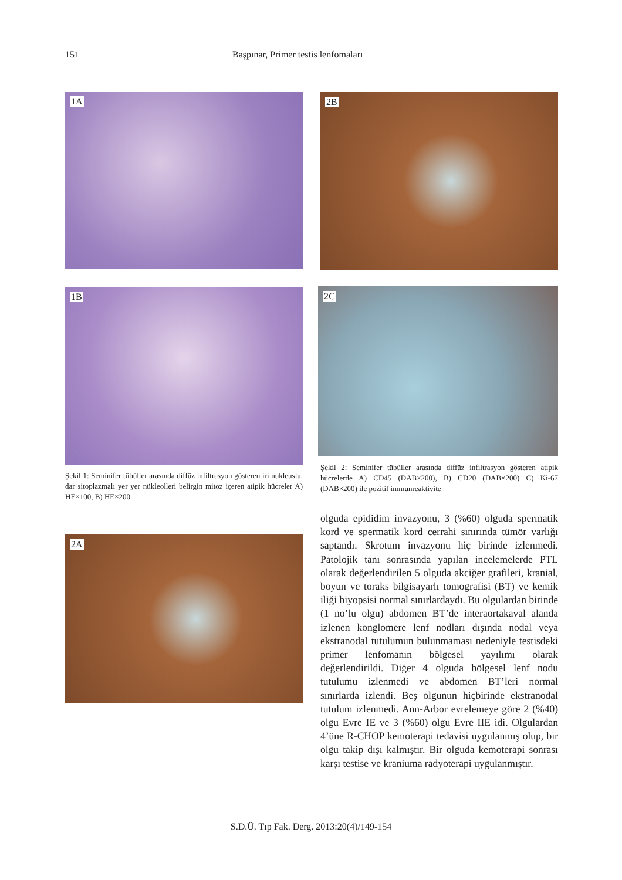151 Başpınar, Primer testis lenfomaları
1A
1B
Şekil 1: Seminifer tübüller arasında diffüz infiltrasyon gösteren iri nukleuslu, dar sitoplazmalı yer yer nükleolleri belirgin mitoz içeren atipik hücreler A) HE×100, B) HE×200
2A
2B
2C
Şekil 2: Seminifer tübüller arasında diffüz infiltrasyon gösteren atipik hücrelerde A) CD45 (DAB×200), B) CD20 (DAB×200) C) Ki-67 (DAB×200) ile pozitif immunreaktivite
olguda epididim invazyonu, 3 (%60) olguda spermatik kord ve spermatik kord cerrahi sınırında tümör varlığı saptandı. Skrotum invazyonu hiç birinde izlenmedi. Patolojik tanı sonrasında yapılan incelemelerde PTL olarak değerlendirilen 5 olguda akciğer grafileri, kranial, boyun ve toraks bilgisayarlı tomografisi (BT) ve kemik iliği biyopsisi normal sınırlardaydı. Bu olgulardan birinde (1 no’lu olgu) abdomen BT’de interaortakaval alanda izlenen konglomere lenf nodları dışında nodal veya ekstranodal tutulumun bulunmaması nedeniyle testisdeki primer lenfomanın bölgesel yayılımı olarak değerlendirildi. Diğer 4 olguda bölgesel lenf nodu tutulumu izlenmedi ve abdomen BT’leri normal sınırlarda izlendi. Beş olgunun hiçbirinde ekstranodal tutulum izlenmedi. Ann-Arbor evrelemeye göre 2 (%40) olgu Evre IE ve 3 (%60) olgu Evre IIE idi. Olgulardan 4’üne R-CHOP kemoterapi tedavisi uygulanmış olup, bir olgu takip dışı kalmıştır. Bir olguda kemoterapi sonrası karşı testise ve kraniuma radyoterapi uygulanmıştır.
S.D.Ü. Tıp Fak. Derg. 2013:20(4)/149-154